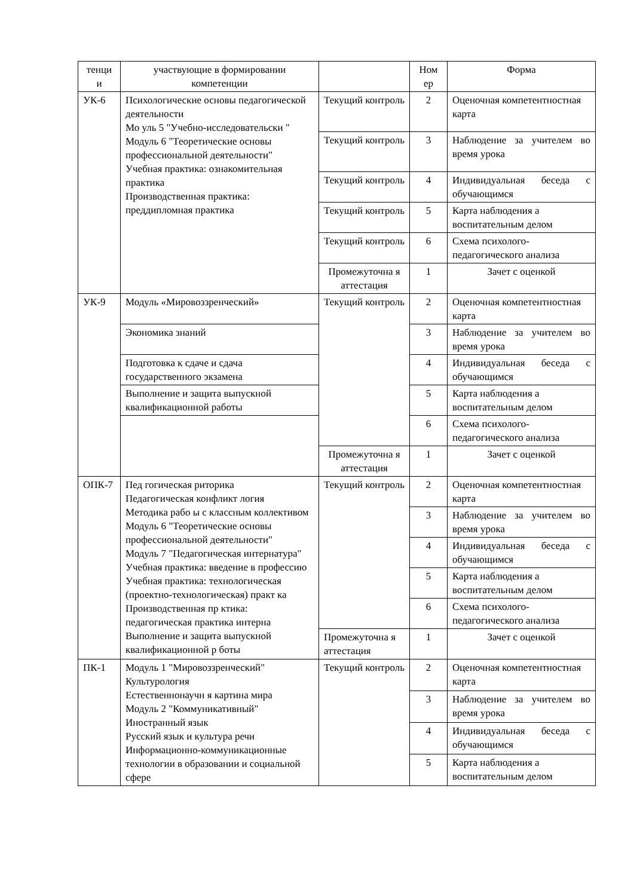| тенци и | участвующие в формировании компетенции | | Ном ер | Форма |
| УК-6 | Психологические основы педагогической деятельности Мо уль 5 "Учебно-исследовательски " Модуль 6 "Теоретические основы профессиональной деятельности" Учебная практика: ознакомительная практика Производственная практика: преддипломная практика | Текущий контроль | 2 | Оценочная компетентностная карта |
| | | Текущий контроль | 3 | Наблюдение за учителем во время урока |
| | | Текущий контроль | 4 | Индивидуальная беседа с обучающимся |
| | | Текущий контроль | 5 | Карта наблюдения а воспитательным делом |
| | | Текущий контроль | 6 | Схема психолого-педагогического анализа |
| | | Промежуточна я аттестация | 1 | Зачет с оценкой |
| УК-9 | Модуль «Мировоззренческий» | Текущий контроль | 2 | Оценочная компетентностная карта |
| | Экономика знаний | | 3 | Наблюдение за учителем во время урока |
| | Подготовка к сдаче и сдача государственного экзамена | | 4 | Индивидуальная беседа с обучающимся |
| | Выполнение и защита выпускной квалификационной работы | | 5 | Карта наблюдения а воспитательным делом |
| | | | 6 | Схема психолого-педагогического анализа |
| | | Промежуточна я аттестация | 1 | Зачет с оценкой |
| ОПК-7 | Пед гогическая риторика Педагогическая конфликт логия Методика рабо ы с классным коллективом Модуль 6 "Теоретические основы профессиональной деятельности" Модуль 7 "Педагогическая интернатура" Учебная практика: введение в профессию Учебная практика: технологическая (проектно-технологическая) практ ка Производственная пр ктика: педагогическая практика интерна Выполнение и защита выпускной квалификационной р боты | Текущий контроль | 2 | Оценочная компетентностная карта |
| | | | 3 | Наблюдение за учителем во время урока |
| | | | 4 | Индивидуальная беседа с обучающимся |
| | | | 5 | Карта наблюдения а воспитательным делом |
| | | | 6 | Схема психолого-педагогического анализа |
| | | Промежуточна я аттестация | 1 | Зачет с оценкой |
| ПК-1 | Модуль 1 "Мировоззренческий" Культурология Естественнонаучн я картина мира Модуль 2 "Коммуникативный" Иностранный язык Русский язык и культура речи Информационно-коммуникационные технологии в образовании и социальной сфере | Текущий контроль | 2 | Оценочная компетентностная карта |
| | | | 3 | Наблюдение за учителем во время урока |
| | | | 4 | Индивидуальная беседа с обучающимся |
| | | | 5 | Карта наблюдения а воспитательным делом |